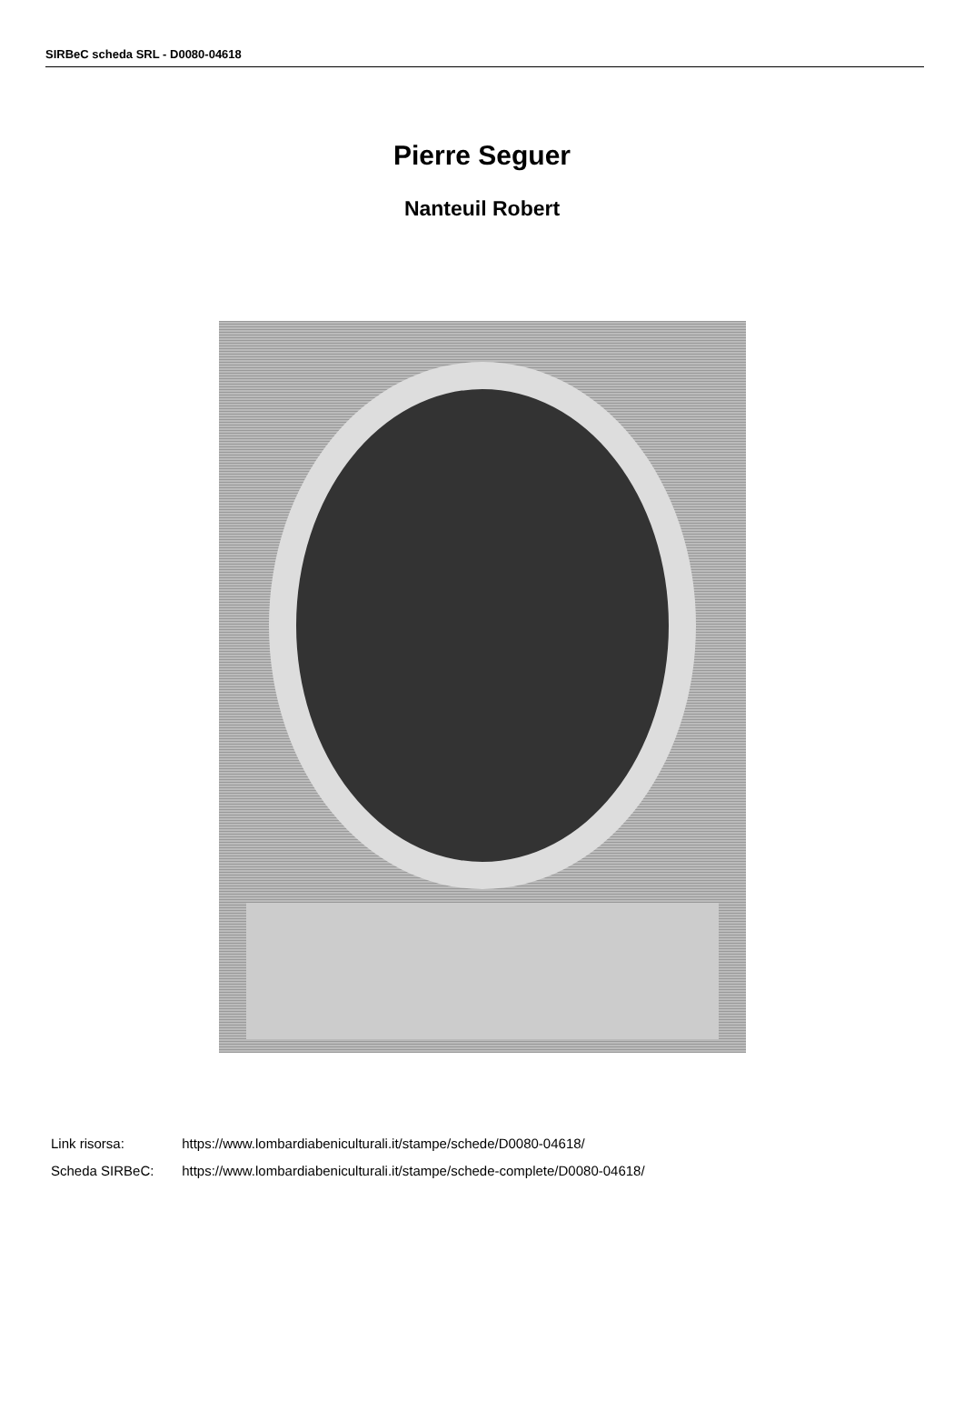SIRBeC scheda SRL - D0080-04618
Pierre Seguer
Nanteuil Robert
Link risorsa: https://www.lombardiabeniculturali.it/stampe/schede/D0080-04618/
Scheda SIRBeC: https://www.lombardiabeniculturali.it/stampe/schede-complete/D0080-04618/